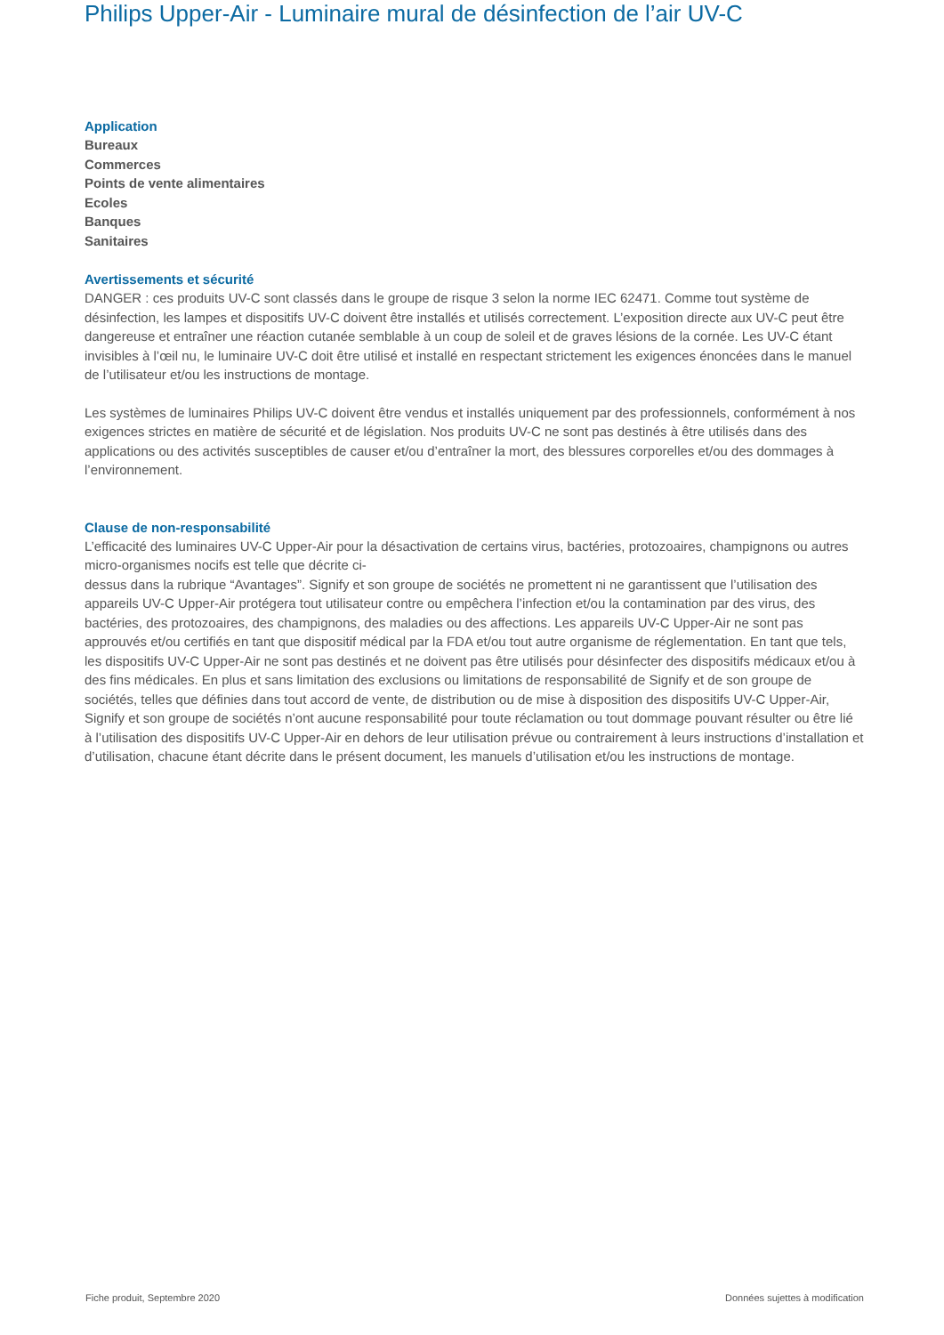Philips Upper-Air - Luminaire mural de désinfection de l’air UV-C
Application
Bureaux
Commerces
Points de vente alimentaires
Ecoles
Banques
Sanitaires
Avertissements et sécurité
DANGER : ces produits UV-C sont classés dans le groupe de risque 3 selon la norme IEC 62471. Comme tout système de désinfection, les lampes et dispositifs UV-C doivent être installés et utilisés correctement. L’exposition directe aux UV-C peut être dangereuse et entraîner une réaction cutanée semblable à un coup de soleil et de graves lésions de la cornée. Les UV-C étant invisibles à l’œil nu, le luminaire UV-C doit être utilisé et installé en respectant strictement les exigences énoncées dans le manuel de l’utilisateur et/ou les instructions de montage.
Les systèmes de luminaires Philips UV-C doivent être vendus et installés uniquement par des professionnels, conformément à nos exigences strictes en matière de sécurité et de législation. Nos produits UV-C ne sont pas destinés à être utilisés dans des applications ou des activités susceptibles de causer et/ou d’entraîner la mort, des blessures corporelles et/ou des dommages à l’environnement.
Clause de non-responsabilité
L’efficacité des luminaires UV-C Upper-Air pour la désactivation de certains virus, bactéries, protozoaires, champignons ou autres micro-organismes nocifs est telle que décrite ci-
dessus dans la rubrique “Avantages”. Signify et son groupe de sociétés ne promettent ni ne garantissent que l’utilisation des appareils UV-C Upper-Air protégera tout utilisateur contre ou empêchera l’infection et/ou la contamination par des virus, des bactéries, des protozoaires, des champignons, des maladies ou des affections. Les appareils UV-C Upper-Air ne sont pas approuvés et/ou certifiés en tant que dispositif médical par la FDA et/ou tout autre organisme de réglementation. En tant que tels, les dispositifs UV-C Upper-Air ne sont pas destinés et ne doivent pas être utilisés pour désinfecter des dispositifs médicaux et/ou à des fins médicales. En plus et sans limitation des exclusions ou limitations de responsabilité de Signify et de son groupe de sociétés, telles que définies dans tout accord de vente, de distribution ou de mise à disposition des dispositifs UV-C Upper-Air, Signify et son groupe de sociétés n’ont aucune responsabilité pour toute réclamation ou tout dommage pouvant résulter ou être lié à l’utilisation des dispositifs UV-C Upper-Air en dehors de leur utilisation prévue ou contrairement à leurs instructions d’installation et d’utilisation, chacune étant décrite dans le présent document, les manuels d’utilisation et/ou les instructions de montage.
Fiche produit, Septembre 2020 Données sujettes à modification